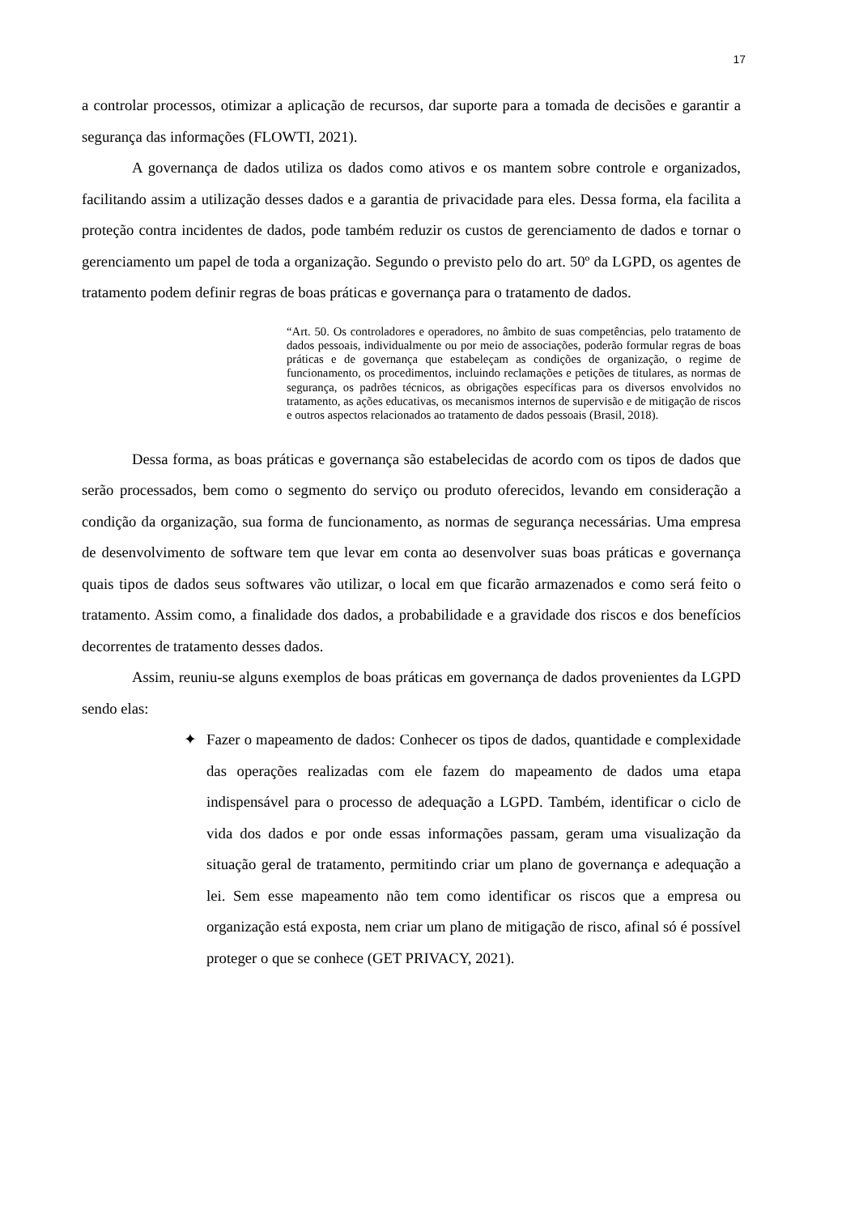17
a controlar processos, otimizar a aplicação de recursos, dar suporte para a tomada de decisões e garantir a segurança das informações (FLOWTI, 2021).
A governança de dados utiliza os dados como ativos e os mantem sobre controle e organizados, facilitando assim a utilização desses dados e a garantia de privacidade para eles. Dessa forma, ela facilita a proteção contra incidentes de dados, pode também reduzir os custos de gerenciamento de dados e tornar o gerenciamento um papel de toda a organização. Segundo o previsto pelo do art. 50º da LGPD, os agentes de tratamento podem definir regras de boas práticas e governança para o tratamento de dados.
“Art. 50. Os controladores e operadores, no âmbito de suas competências, pelo tratamento de dados pessoais, individualmente ou por meio de associações, poderão formular regras de boas práticas e de governança que estabeleçam as condições de organização, o regime de funcionamento, os procedimentos, incluindo reclamações e petições de titulares, as normas de segurança, os padrões técnicos, as obrigações específicas para os diversos envolvidos no tratamento, as ações educativas, os mecanismos internos de supervisão e de mitigação de riscos e outros aspectos relacionados ao tratamento de dados pessoais (Brasil, 2018).
Dessa forma, as boas práticas e governança são estabelecidas de acordo com os tipos de dados que serão processados, bem como o segmento do serviço ou produto oferecidos, levando em consideração a condição da organização, sua forma de funcionamento, as normas de segurança necessárias. Uma empresa de desenvolvimento de software tem que levar em conta ao desenvolver suas boas práticas e governança quais tipos de dados seus softwares vão utilizar, o local em que ficarão armazenados e como será feito o tratamento. Assim como, a finalidade dos dados, a probabilidade e a gravidade dos riscos e dos benefícios decorrentes de tratamento desses dados.
Assim, reuniu-se alguns exemplos de boas práticas em governança de dados provenientes da LGPD sendo elas:
✦ Fazer o mapeamento de dados: Conhecer os tipos de dados, quantidade e complexidade das operações realizadas com ele fazem do mapeamento de dados uma etapa indispensável para o processo de adequação a LGPD. Também, identificar o ciclo de vida dos dados e por onde essas informações passam, geram uma visualização da situação geral de tratamento, permitindo criar um plano de governança e adequação a lei. Sem esse mapeamento não tem como identificar os riscos que a empresa ou organização está exposta, nem criar um plano de mitigação de risco, afinal só é possível proteger o que se conhece (GET PRIVACY, 2021).